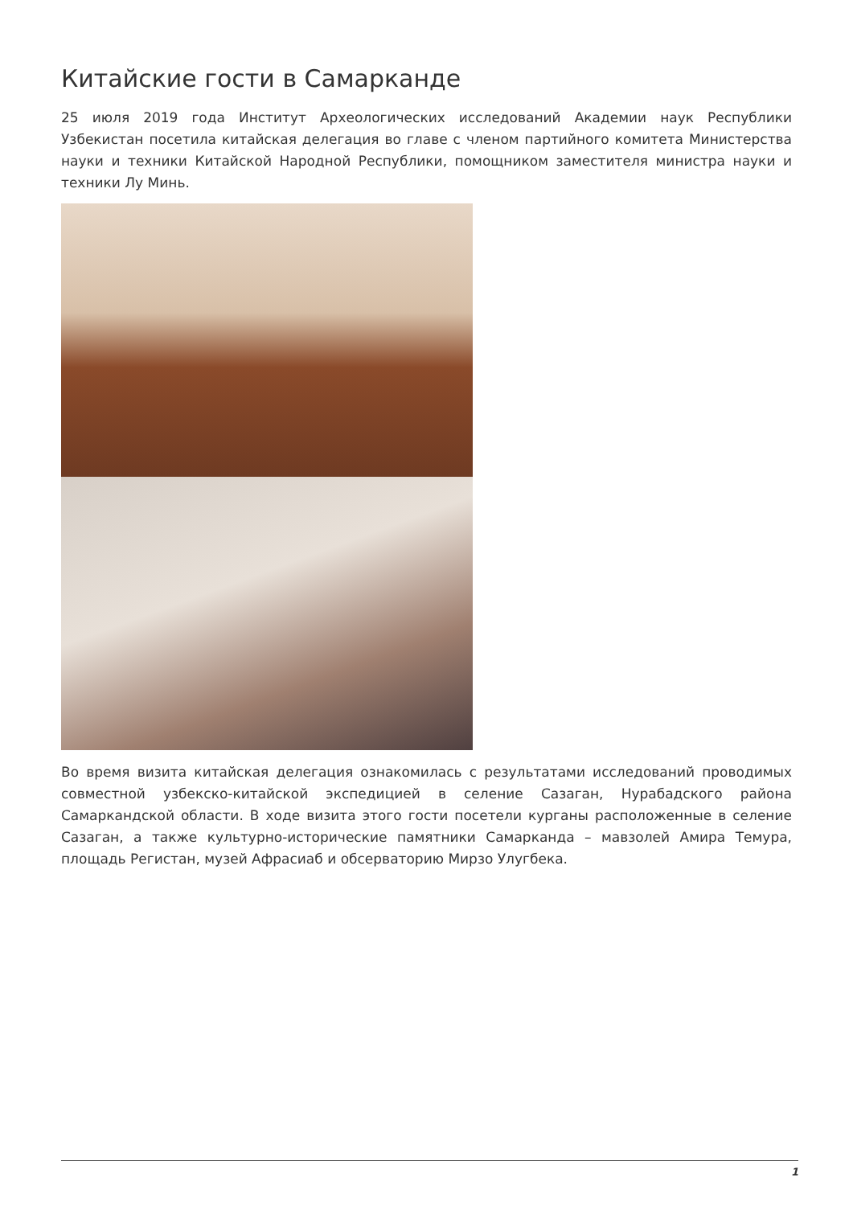Китайские гости в Самарканде
25 июля 2019 года Институт Археологических исследований Академии наук Республики Узбекистан посетила китайская делегация во главе с членом партийного комитета Министерства науки и техники Китайской Народной Республики, помощником заместителя министра науки и техники Лу Минь.
Во время визита китайская делегация ознакомилась с результатами исследований проводимых совместной узбекско-китайской экспедицией в селение Сазаган, Нурабадского района Самаркандской области. В ходе визита этого гости посетели курганы расположенные в селение Сазаган, а также культурно-исторические памятники Самарканда – мавзолей Амира Темура, площадь Регистан, музей Афрасиаб и обсерваторию Мирзо Улугбека.
1